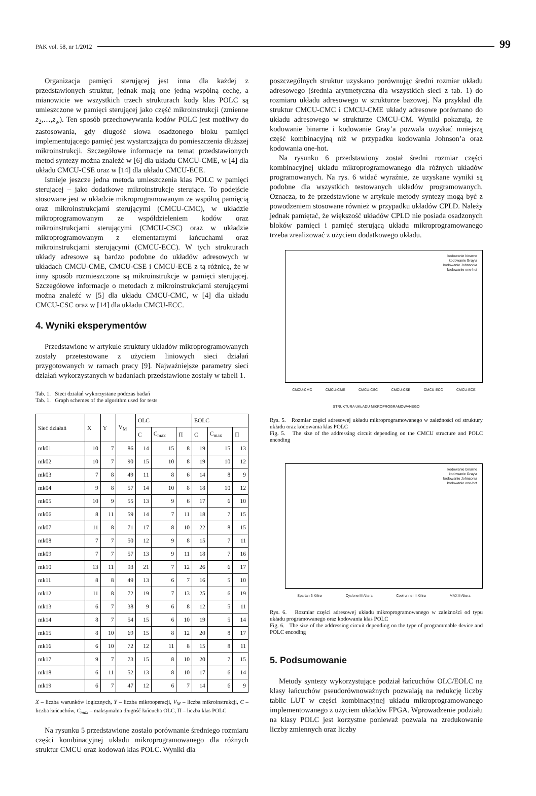PAK vol. 58, nr 1/2012 99
Organizacja pamięci sterującej jest inna dla każdej z przedstawionych struktur, jednak mają one jedną wspólną cechę, a mianowicie we wszystkich trzech strukturach kody klas POLC są umieszczone w pamięci sterującej jako część mikroinstrukcji (zmienne z<sub>2</sub>,…,z<sub>w</sub>). Ten sposób przechowywania kodów POLC jest możliwy do zastosowania, gdy długość słowa osadzonego bloku pamięci implementującego pamięć jest wystarczająca do pomieszczenia dłuższej mikroinstrukcji. Szczegółowe informacje na temat przedstawionych metod syntezy można znaleźć w [6] dla układu CMCU-CME, w [4] dla układu CMCU-CSE oraz w [14] dla układu CMCU-ECE.
Istnieje jeszcze jedna metoda umieszczenia klas POLC w pamięci sterującej – jako dodatkowe mikroinstrukcje sterujące. To podejście stosowane jest w układzie mikroprogramowanym ze wspólną pamięcią oraz mikroinstrukcjami sterującymi (CMCU-CMC), w układzie mikroprogramowanym ze współdzieleniem kodów oraz mikroinstrukcjami sterującymi (CMCU-CSC) oraz w układzie mikroprogramowanym z elementarnymi łańcuchami oraz mikroinstrukcjami sterującymi (CMCU-ECC). W tych strukturach układy adresowe są bardzo podobne do układów adresowych w układach CMCU-CME, CMCU-CSE i CMCU-ECE z tą różnicą, że w inny sposób rozmieszczone są mikroinstrukcje w pamięci sterującej. Szczegółowe informacje o metodach z mikroinstrukcjami sterującymi można znaleźć w [5] dla układu CMCU-CMC, w [4] dla układu CMCU-CSC oraz w [14] dla układu CMCU-ECC.
4. Wyniki eksperymentów
Przedstawione w artykule struktury układów mikroprogramowanych zostały przetestowane z użyciem liniowych sieci działań przygotowanych w ramach pracy [9]. Najważniejsze parametry sieci działań wykorzystanych w badaniach przedstawione zostały w tabeli 1.
Tab. 1. Sieci działań wykorzystane podczas badań
Tab. 1. Graph schemes of the algorithm used for tests
| Sieć działań | X | Y | V<sub>M</sub> | OLC | | | EOLC | | |
| --- | --- | --- | --- | --- | --- | --- | --- | --- | --- |
| | | | | C | C<sub>max</sub> | Π | C | C<sub>max</sub> | Π |
| mk01 | 10 | 7 | 86 | 14 | 15 | 8 | 19 | 15 | 13 |
| mk02 | 10 | 7 | 90 | 15 | 10 | 8 | 19 | 10 | 12 |
| mk03 | 7 | 8 | 49 | 11 | 8 | 6 | 14 | 8 | 9 |
| mk04 | 9 | 8 | 57 | 14 | 10 | 8 | 18 | 10 | 12 |
| mk05 | 10 | 9 | 55 | 13 | 9 | 6 | 17 | 6 | 10 |
| mk06 | 8 | 11 | 59 | 14 | 7 | 11 | 18 | 7 | 15 |
| mk07 | 11 | 8 | 71 | 17 | 8 | 10 | 22 | 8 | 15 |
| mk08 | 7 | 7 | 50 | 12 | 9 | 8 | 15 | 7 | 11 |
| mk09 | 7 | 7 | 57 | 13 | 9 | 11 | 18 | 7 | 16 |
| mk10 | 13 | 11 | 93 | 21 | 7 | 12 | 26 | 6 | 17 |
| mk11 | 8 | 8 | 49 | 13 | 6 | 7 | 16 | 5 | 10 |
| mk12 | 11 | 8 | 72 | 19 | 7 | 13 | 25 | 6 | 19 |
| mk13 | 6 | 7 | 38 | 9 | 6 | 8 | 12 | 5 | 11 |
| mk14 | 8 | 7 | 54 | 15 | 6 | 10 | 19 | 5 | 14 |
| mk15 | 8 | 10 | 69 | 15 | 8 | 12 | 20 | 8 | 17 |
| mk16 | 6 | 10 | 72 | 12 | 11 | 8 | 15 | 8 | 11 |
| mk17 | 9 | 7 | 73 | 15 | 8 | 10 | 20 | 7 | 15 |
| mk18 | 6 | 11 | 52 | 13 | 8 | 10 | 17 | 6 | 14 |
| mk19 | 6 | 7 | 47 | 12 | 6 | 7 | 14 | 6 | 9 |
X – liczba warunków logicznych, Y – liczba mikrooperacji, V<sub>M</sub> – liczba mikroinstrukcji, C – liczba łańcuchów, C<sub>max</sub> – maksymalna długość łańcucha OLC, Π – liczba klas POLC
Na rysunku 5 przedstawione zostało porównanie średniego rozmiaru części kombinacyjnej układu mikroprogramowanego dla różnych struktur CMCU oraz kodowań klas POLC. Wyniki dla
poszczególnych struktur uzyskano porównując średni rozmiar układu adresowego (średnia arytmetyczna dla wszystkich sieci z tab. 1) do rozmiaru układu adresowego w strukturze bazowej. Na przykład dla struktur CMCU-CMC i CMCU-CME układy adresowe porównano do układu adresowego w strukturze CMCU-CM. Wyniki pokazują, że kodowanie binarne i kodowanie Gray’a pozwala uzyskać mniejszą część kombinacyjną niż w przypadku kodowania Johnson’a oraz kodowania one-hot.
Na rysunku 6 przedstawiony został średni rozmiar części kombinacyjnej układu mikroprogramowanego dla różnych układów programowanych. Na rys. 6 widać wyraźnie, że uzyskane wyniki są podobne dla wszystkich testowanych układów programowanych. Oznacza, to że przedstawione w artykule metody syntezy mogą być z powodzeniem stosowane również w przypadku układów CPLD. Należy jednak pamiętać, że większość układów CPLD nie posiada osadzonych bloków pamięci i pamięć sterującą układu mikroprogramowanego trzeba zrealizować z użyciem dodatkowego układu.
kodowanie binarne
kodowanie Gray'a
kodowanie Johnson'a
kodowanie one-hot
CMCU-CMC CMCU-CME CMCU-CSC CMCU-CSE CMCU-ECC CMCU-ECE
STRUKTURA UKŁADU MIKROPROGRAMOWANEGO
Rys. 5. Rozmiar części adresowej układu mikroprogramowanego w zależności od struktury układu oraz kodowania klas POLC
Fig. 5. The size of the addressing circuit depending on the CMCU structure and POLC encoding
kodowanie binarne
kodowanie Gray'a
kodowanie Johnson'a
kodowanie one-hot
Spartan 3 Xilinx Cyclone III Altera Coolrunner II Xilinx MAX II Altera
Rys. 6. Rozmiar części adresowej układu mikroprogramowanego w zależności od typu układu programowanego oraz kodowania klas POLC
Fig. 6. The size of the addressing circuit depending on the type of programmable device and POLC encoding
5. Podsumowanie
Metody syntezy wykorzystujące podział łańcuchów OLC/EOLC na klasy łańcuchów pseudorównoważnych pozwalają na redukcję liczby tablic LUT w części kombinacyjnej układu mikroprogramowanego implementowanego z użyciem układów FPGA. Wprowadzenie podziału na klasy POLC jest korzystne ponieważ pozwala na zredukowanie liczby zmiennych oraz liczby